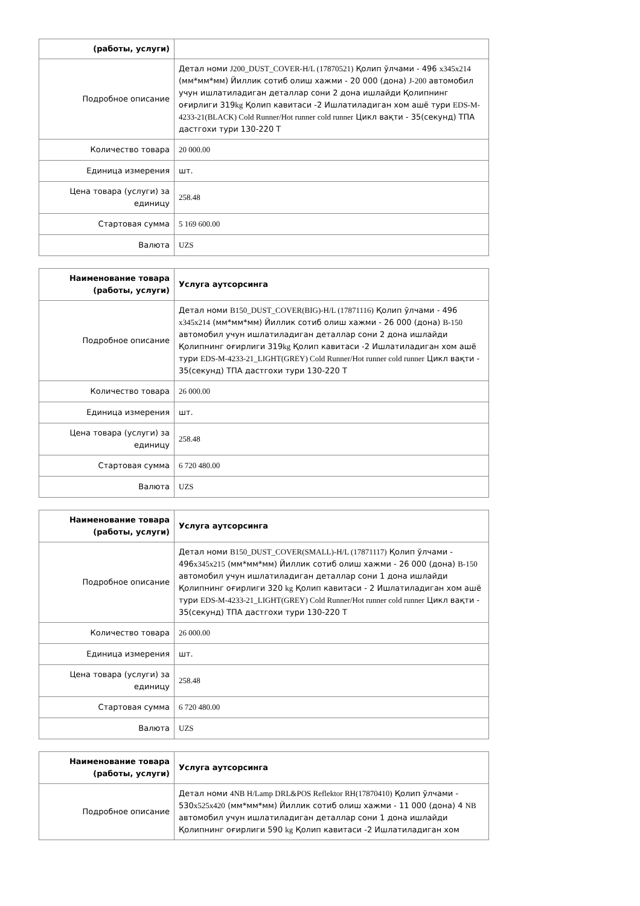| (работы, услуги) | |
| --- | --- |
| Подробное описание | Детал номи J200_DUST_COVER-H/L (17870521) Қолип ўлчами - 496 x345x214 (мм*мм*мм) Йиллик сотиб олиш хажми - 20 000 (дона) J-200 автомобил учун ишлатиладиган деталлар сони 2 дона ишлайди Қолипнинг оғирлиги 319 kg Қолип кавитаси -2 Ишлатиладиган хом ашё тури EDS-M-4233-21(BLACK) Cold Runner/Hot runner cold runner Цикл вақти - 35(секунд) ТПА дастгохи тури 130-220 Т |
| Количество товара | 20 000.00 |
| Единица измерения | шт. |
| Цена товара (услуги) за единицу | 258.48 |
| Стартовая сумма | 5 169 600.00 |
| Валюта | UZS |
| Наименование товара (работы, услуги) | Услуга аутсорсинга |
| --- | --- |
| Подробное описание | Детал номи B150_DUST_COVER(BIG)-H/L (17871116) Қолип ўлчами - 496 x345x214 (мм*мм*мм) Йиллик сотиб олиш хажми - 26 000 (дона) B-150 автомобил учун ишлатиладиган деталлар сони 2 дона ишлайди Қолипнинг оғирлиги 319 kg Қолип кавитаси -2 Ишлатиладиган хом ашё тури EDS-M-4233-21_LIGHT(GREY) Cold Runner/Hot runner cold runner Цикл вақти - 35(секунд) ТПА дастгохи тури 130-220 Т |
| Количество товара | 26 000.00 |
| Единица измерения | шт. |
| Цена товара (услуги) за единицу | 258.48 |
| Стартовая сумма | 6 720 480.00 |
| Валюта | UZS |
| Наименование товара (работы, услуги) | Услуга аутсорсинга |
| --- | --- |
| Подробное описание | Детал номи B150_DUST_COVER(SMALL)-H/L (17871117) Қолип ўлчами - 496 x345x215 (мм*мм*мм) Йиллик сотиб олиш хажми - 26 000 (дона) B-150 автомобил учун ишлатиладиган деталлар сони 1 дона ишлайди Қолипнинг оғирлиги 320 kg Қолип кавитаси - 2 Ишлатиладиган хом ашё тури EDS-M-4233-21_LIGHT(GREY) Cold Runner/Hot runner cold runner Цикл вақти - 35(секунд) ТПА дастгохи тури 130-220 Т |
| Количество товара | 26 000.00 |
| Единица измерения | шт. |
| Цена товара (услуги) за единицу | 258.48 |
| Стартовая сумма | 6 720 480.00 |
| Валюта | UZS |
| Наименование товара (работы, услуги) | Услуга аутсорсинга |
| --- | --- |
| Подробное описание | Детал номи 4NB H/Lamp DRL&POS Reflektor RH(17870410) Қолип ўлчами - 530 x525x420 (мм*мм*мм) Йиллик сотиб олиш хажми - 11 000 (дона) 4 NB автомобил учун ишлатиладиган деталлар сони 1 дона ишлайди Қолипнинг оғирлиги 590 kg Қолип кавитаси -2 Ишлатиладиган хом |